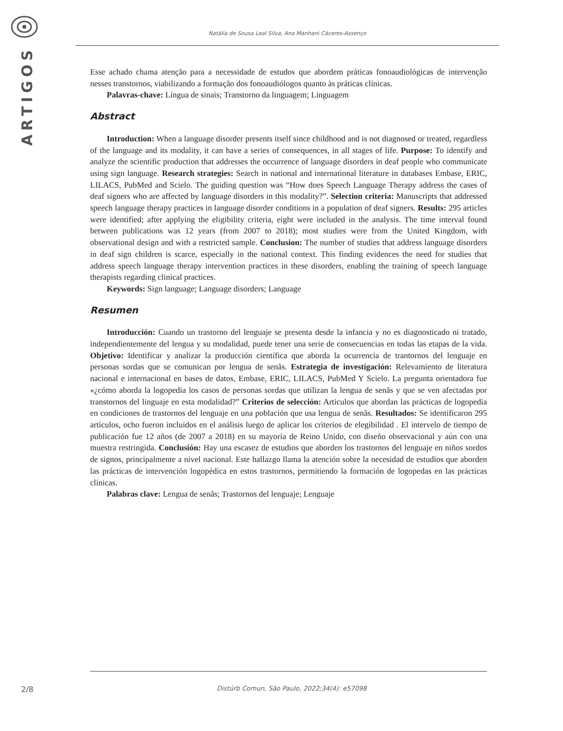ARTIGOS
Natália de Sousa Leal Silva, Ana Manhani Cáceres-Assenço
Esse achado chama atenção para a necessidade de estudos que abordem práticas fonoaudiológicas de intervenção nesses transtornos, viabilizando a formação dos fonoaudiólogos quanto às práticas clínicas.
Palavras-chave: Língua de sinais; Transtorno da linguagem; Linguagem
Abstract
Introduction: When a language disorder presents itself since childhood and is not diagnosed or treated, regardless of the language and its modality, it can have a series of consequences, in all stages of life. Purpose: To identify and analyze the scientific production that addresses the occurrence of language disorders in deaf people who communicate using sign language. Research strategies: Search in national and international literature in databases Embase, ERIC, LILACS, PubMed and Scielo. The guiding question was “How does Speech Language Therapy address the cases of deaf signers who are affected by language disorders in this modality?”. Selection criteria: Manuscripts that addressed speech language therapy practices in language disorder conditions in a population of deaf signers. Results: 295 articles were identified; after applying the eligibility criteria, eight were included in the analysis. The time interval found between publications was 12 years (from 2007 to 2018); most studies were from the United Kingdom, with observational design and with a restricted sample. Conclusion: The number of studies that address language disorders in deaf sign children is scarce, especially in the national context. This finding evidences the need for studies that address speech language therapy intervention practices in these disorders, enabling the training of speech language therapists regarding clinical practices.
Keywords: Sign language; Language disorders; Language
Resumen
Introducción: Cuando un trastorno del lenguaje se presenta desde la infancia y no es diagnosticado ni tratado, independientemente del lengua y su modalidad, puede tener una serie de consecuencias en todas las etapas de la vida. Objetivo: Identificar y analizar la producción científica que aborda la ocurrencia de trantornos del lenguaje en personas sordas que se comunican por lengua de senãs. Estrategia de investigación: Relevamiento de literatura nacional e internacional en bases de datos, Embase, ERIC, LILACS, PubMed Y Scielo. La pregunta orientadora fue «¿cómo aborda la logopedia los casos de personas sordas que utilizan la lengua de senãs y que se ven afectadas por transtornos del linguaje en esta modalidad?” Criterios de selección: Articulos que abordan las prácticas de logopedia en condiciones de trastornos del lenguaje en una población que usa lengua de senãs. Resultados: Se identificaron 295 artículos, ocho fueron incluidos en el análisis luego de aplicar los criterios de elegibilidad . El intervelo de tiempo de publicación fue 12 años (de 2007 a 2018) en su mayoría de Reino Unido, con diseño observacional y aún con una muestra restringida. Conclusión: Hay una escasez de estudios que aborden los trastornos del lenguaje en niños sordos de signos, principalmente a nivel nacional. Este hallazgo llama la atención sobre la necesidad de estudios que aborden las prácticas de intervención logopédica en estos trastornos, permitiendo la formación de logopedas en las prácticas clínicas.
Palabras clave: Lengua de senãs; Trastornos del lenguaje; Lenguaje
2/8 Distúrb Comun, São Paulo, 2022;34(4): e57098